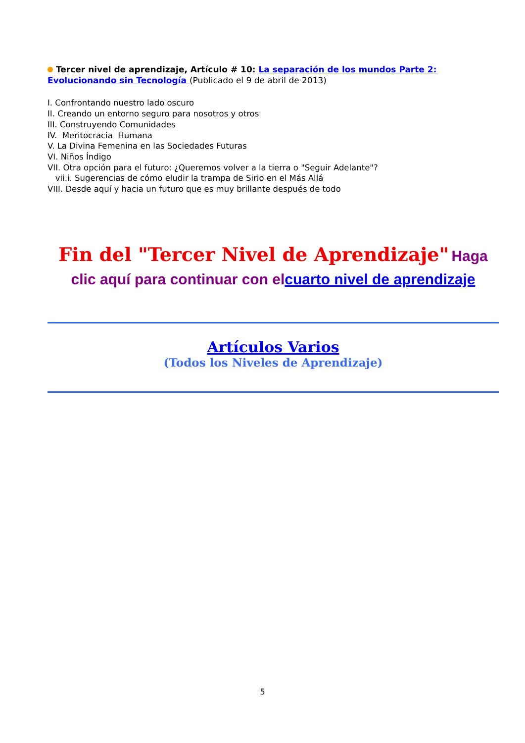Tercer nivel de aprendizaje, Artículo # 10: La separación de los mundos Parte 2: Evolucionando sin Tecnología (Publicado el 9 de abril de 2013)
I. Confrontando nuestro lado oscuro
II. Creando un entorno seguro para nosotros y otros
III. Construyendo Comunidades
IV. Meritocracia Humana
V. La Divina Femenina en las Sociedades Futuras
VI. Niños Índigo
VII. Otra opción para el futuro: ¿Queremos volver a la tierra o "Seguir Adelante"?
vii.i. Sugerencias de cómo eludir la trampa de Sirio en el Más Allá
VIII. Desde aquí y hacia un futuro que es muy brillante después de todo
Fin del "Tercer Nivel de Aprendizaje" Haga clic aquí para continuar con elcuarto nivel de aprendizaje
Artículos Varios
(Todos los Niveles de Aprendizaje)
5